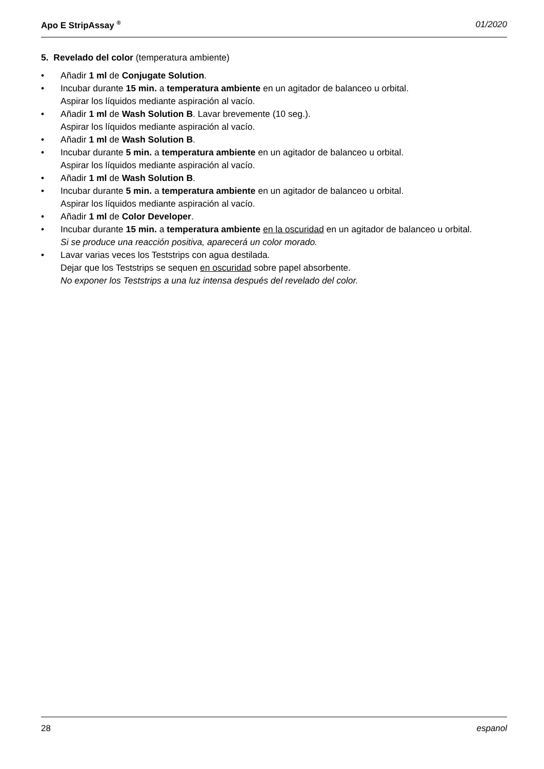Apo E StripAssay <sup>®</sup> 01/2020
5. Revelado del color (temperatura ambiente)
• Añadir 1 ml de Conjugate Solution.
• Incubar durante 15 min. a temperatura ambiente en un agitador de balanceo u orbital.
Aspirar los líquidos mediante aspiración al vacío.
• Añadir 1 ml de Wash Solution B. Lavar brevemente (10 seg.).
Aspirar los líquidos mediante aspiración al vacío.
• Añadir 1 ml de Wash Solution B.
• Incubar durante 5 min. a temperatura ambiente en un agitador de balanceo u orbital.
Aspirar los líquidos mediante aspiración al vacío.
• Añadir 1 ml de Wash Solution B.
• Incubar durante 5 min. a temperatura ambiente en un agitador de balanceo u orbital.
Aspirar los líquidos mediante aspiración al vacío.
• Añadir 1 ml de Color Developer.
• Incubar durante 15 min. a temperatura ambiente en la oscuridad en un agitador de balanceo u orbital.
Si se produce una reacción positiva, aparecerá un color morado.
• Lavar varias veces los Teststrips con agua destilada.
Dejar que los Teststrips se sequen en oscuridad sobre papel absorbente.
No exponer los Teststrips a una luz intensa después del revelado del color.
28 espanol